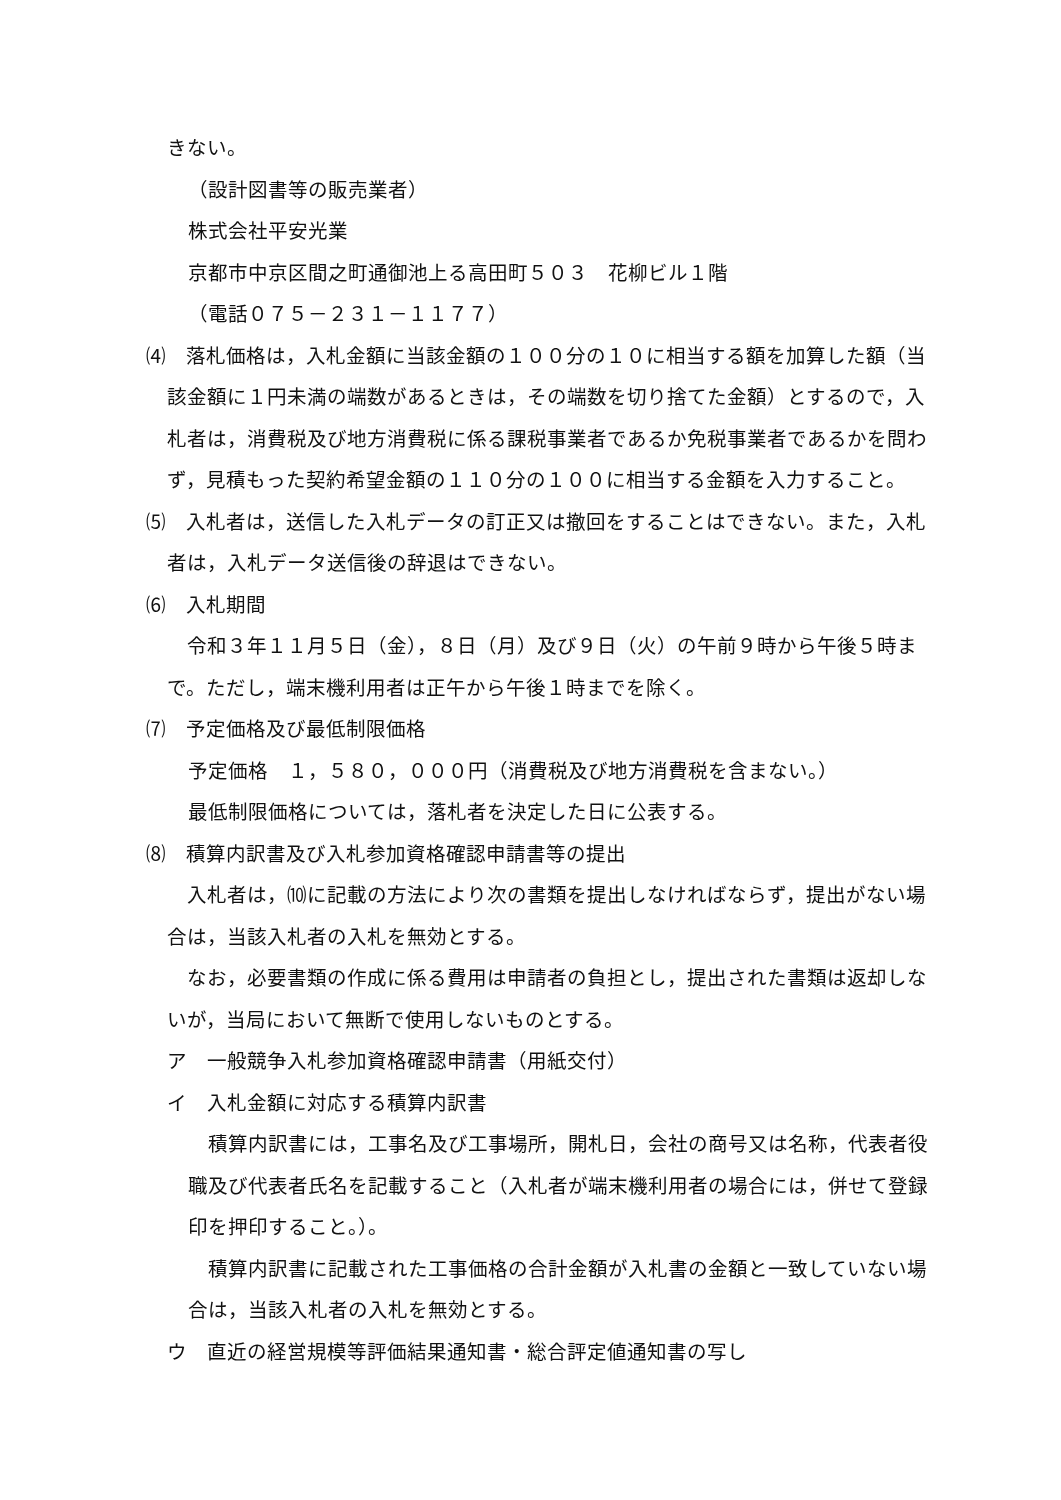きない。
（設計図書等の販売業者）
株式会社平安光業
京都市中京区間之町通御池上る高田町５０３　花柳ビル１階
（電話０７５－２３１－１１７７）
⑷　落札価格は，入札金額に当該金額の１００分の１０に相当する額を加算した額（当該金額に１円未満の端数があるときは，その端数を切り捨てた金額）とするので，入札者は，消費税及び地方消費税に係る課税事業者であるか免税事業者であるかを問わず，見積もった契約希望金額の１１０分の１００に相当する金額を入力すること。
⑸　入札者は，送信した入札データの訂正又は撤回をすることはできない。また，入札者は，入札データ送信後の辞退はできない。
⑹　入札期間
　令和３年１１月５日（金），８日（月）及び９日（火）の午前９時から午後５時まで。ただし，端末機利用者は正午から午後１時までを除く。
⑺　予定価格及び最低制限価格
予定価格　１，５８０，０００円（消費税及び地方消費税を含まない。）
最低制限価格については，落札者を決定した日に公表する。
⑻　積算内訳書及び入札参加資格確認申請書等の提出
　入札者は，⑽に記載の方法により次の書類を提出しなければならず，提出がない場合は，当該入札者の入札を無効とする。
　なお，必要書類の作成に係る費用は申請者の負担とし，提出された書類は返却しないが，当局において無断で使用しないものとする。
ア　一般競争入札参加資格確認申請書（用紙交付）
イ　入札金額に対応する積算内訳書
　積算内訳書には，工事名及び工事場所，開札日，会社の商号又は名称，代表者役職及び代表者氏名を記載すること（入札者が端末機利用者の場合には，併せて登録印を押印すること。）。
　積算内訳書に記載された工事価格の合計金額が入札書の金額と一致していない場合は，当該入札者の入札を無効とする。
ウ　直近の経営規模等評価結果通知書・総合評定値通知書の写し